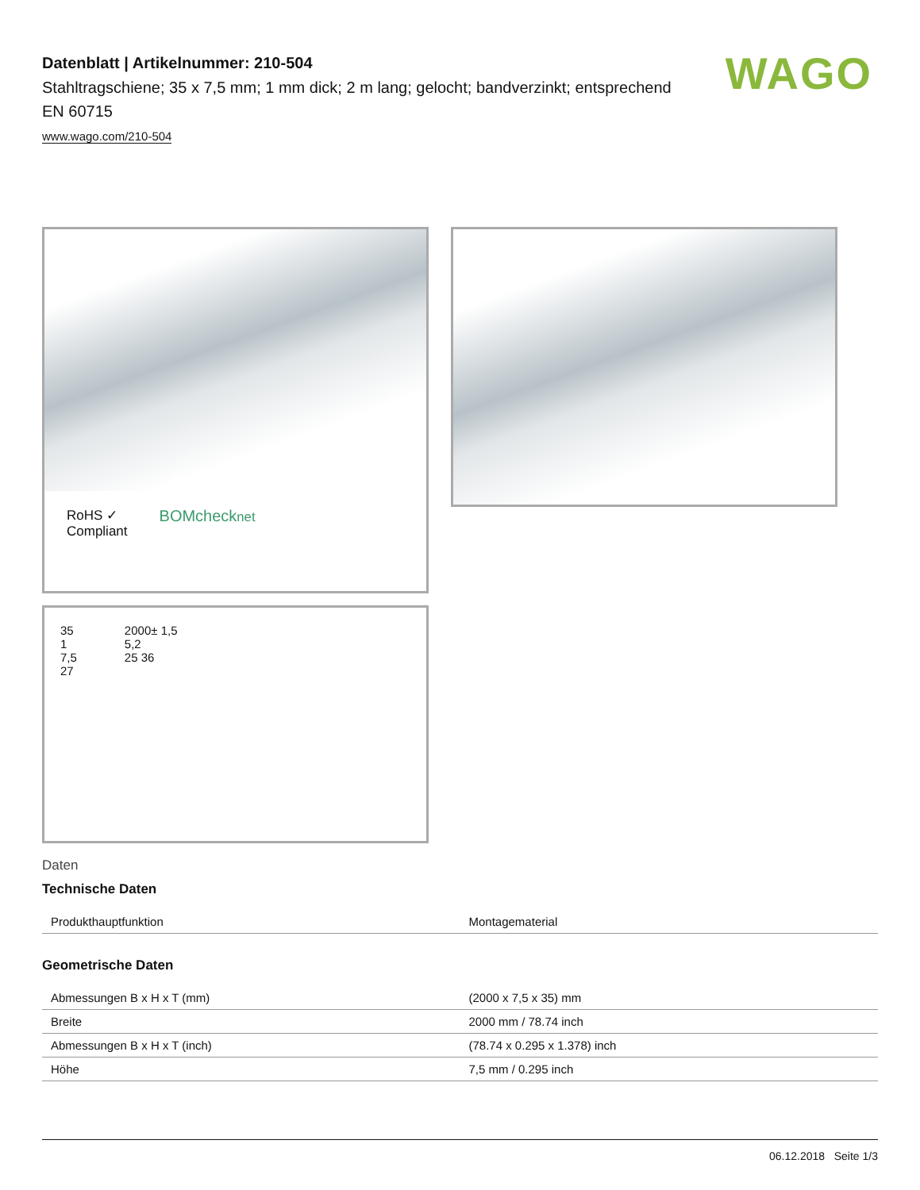WAGO
Datenblatt | Artikelnummer: 210-504
Stahltragschiene; 35 x 7,5 mm; 1 mm dick; 2 m lang; gelocht; bandverzinkt; entsprechend EN 60715
www.wago.com/210-504
RoHS ✓
Compliant
BOMchecknet
35
1
7,5
27
2000± 1,5
5,2
25 36
Daten
Technische Daten
| Produkthauptfunktion | Montagematerial |
Geometrische Daten
| Abmessungen B x H x T (mm) | (2000 x 7,5 x 35) mm |
| Breite | 2000 mm / 78.74 inch |
| Abmessungen B x H x T (inch) | (78.74 x 0.295 x 1.378) inch |
| Höhe | 7,5 mm / 0.295 inch |
06.12.2018 Seite 1/3